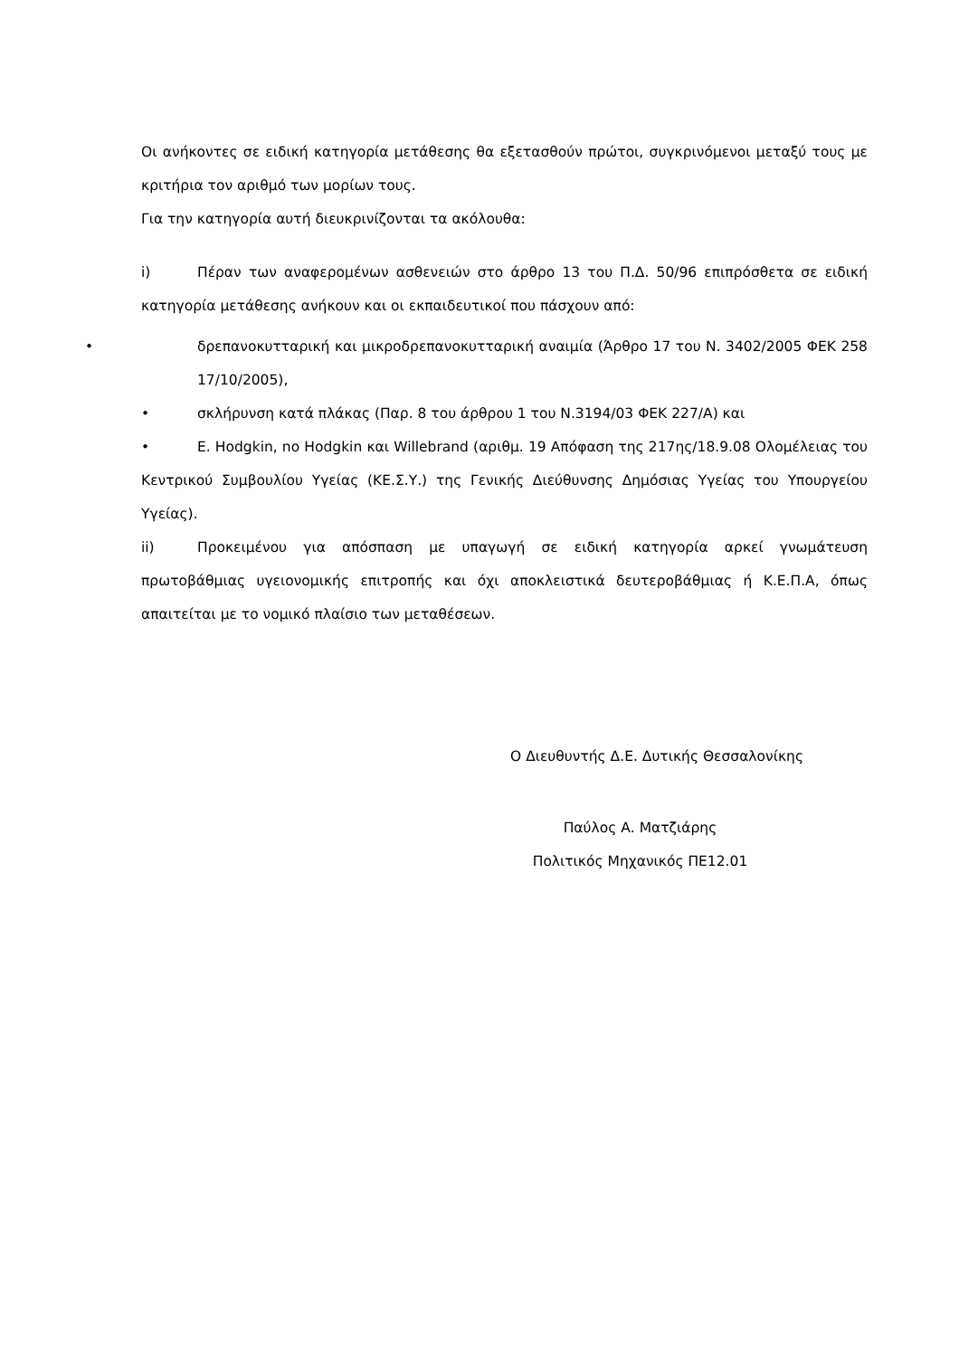Οι ανήκοντες σε ειδική κατηγορία μετάθεσης θα εξετασθούν πρώτοι, συγκρινόμενοι μεταξύ τους με κριτήρια τον αριθμό των μορίων τους.
Για την κατηγορία αυτή διευκρινίζονται τα ακόλουθα:
i) Πέραν των αναφερομένων ασθενειών στο άρθρο 13 του Π.Δ. 50/96 επιπρόσθετα σε ειδική κατηγορία μετάθεσης ανήκουν και οι εκπαιδευτικοί που πάσχουν από:
• δρεπανοκυτταρική και μικροδρεπανοκυτταρική αναιμία (Άρθρο 17 του Ν. 3402/2005 ΦΕΚ 258 17/10/2005),
• σκλήρυνση κατά πλάκας (Παρ. 8 του άρθρου 1 του Ν.3194/03 ΦΕΚ 227/Α) και
• Ε. Hodgkin, no Hodgkin και Willebrand (αριθμ. 19 Απόφαση της 217ης/18.9.08 Ολομέλειας του Κεντρικού Συμβουλίου Υγείας (ΚΕ.Σ.Υ.) της Γενικής Διεύθυνσης Δημόσιας Υγείας του Υπουργείου Υγείας).
ii) Προκειμένου για απόσπαση με υπαγωγή σε ειδική κατηγορία αρκεί γνωμάτευση πρωτοβάθμιας υγειονομικής επιτροπής και όχι αποκλειστικά δευτεροβάθμιας ή Κ.Ε.Π.Α, όπως απαιτείται με το νομικό πλαίσιο των μεταθέσεων.
Ο Διευθυντής Δ.Ε. Δυτικής Θεσσαλονίκης
Παύλος Α. Ματζιάρης
Πολιτικός Μηχανικός ΠΕ12.01